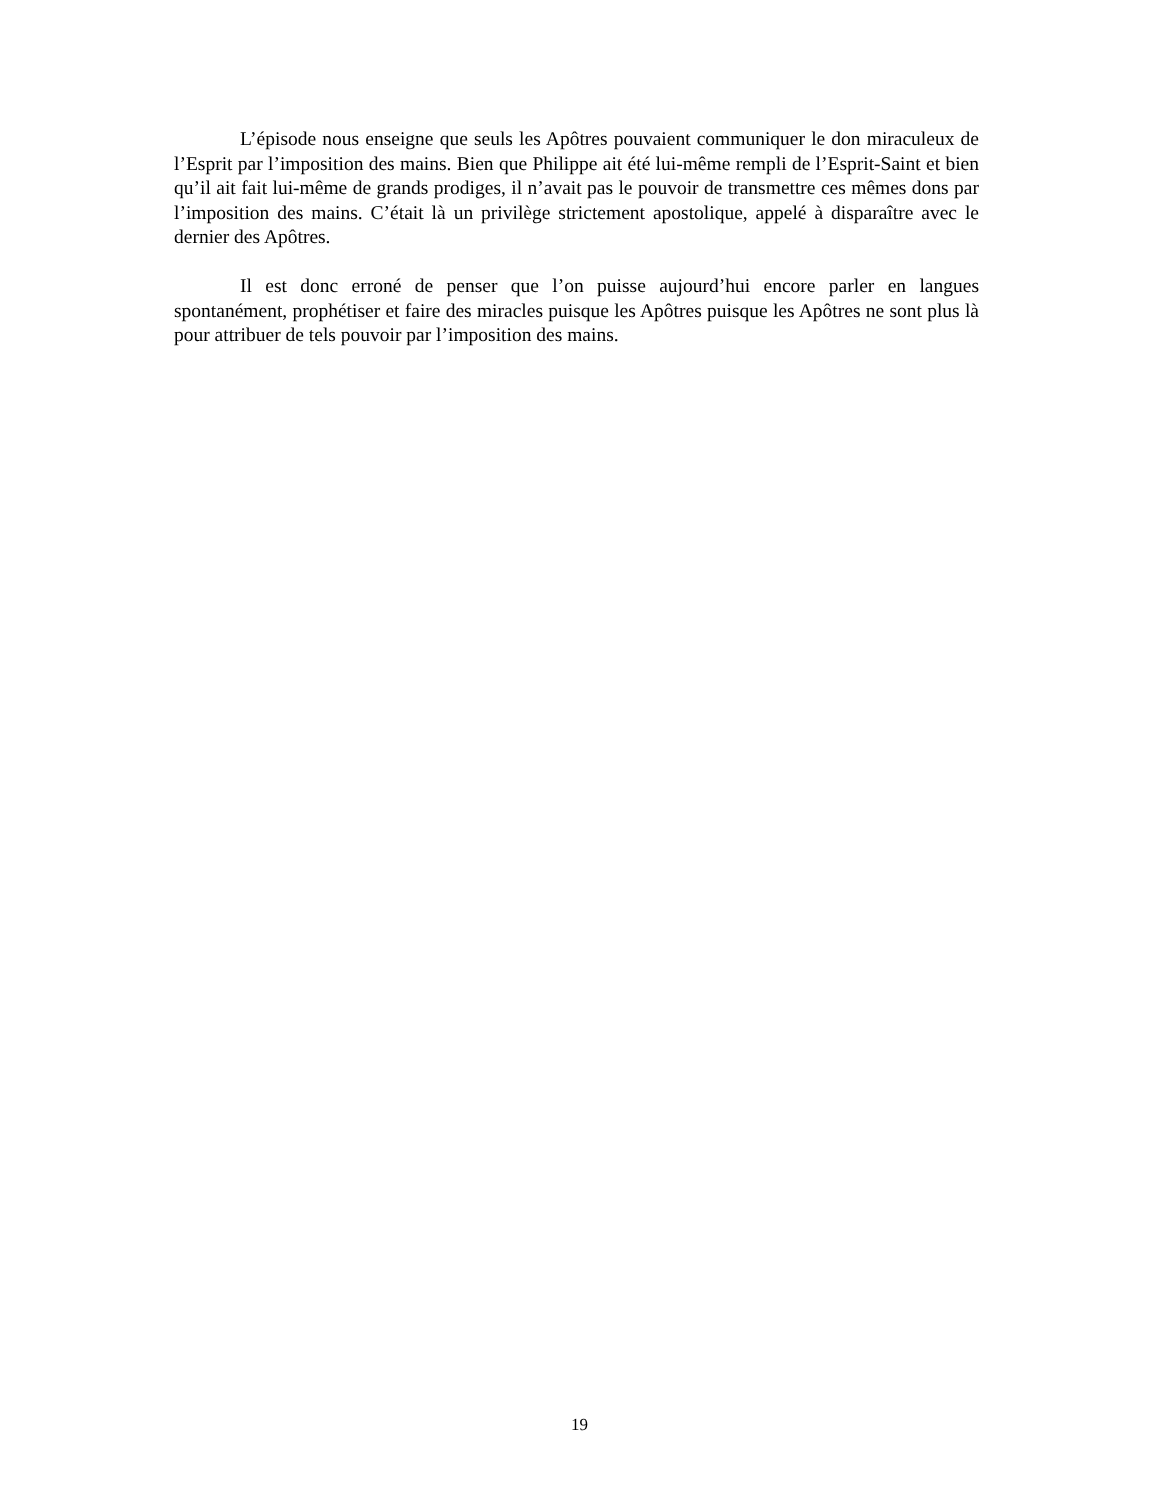L’épisode nous enseigne que seuls les Apôtres pouvaient communiquer le don miraculeux de l’Esprit par l’imposition des mains. Bien que Philippe ait été lui-même rempli de l’Esprit-Saint et bien qu’il ait fait lui-même de grands prodiges, il n’avait pas le pouvoir de transmettre ces mêmes dons par l’imposition des mains. C’était là un privilège strictement apostolique, appelé à disparaître avec le dernier des Apôtres.
Il est donc erroné de penser que l’on puisse aujourd’hui encore parler en langues spontanément, prophétiser et faire des miracles puisque les Apôtres puisque les Apôtres ne sont plus là pour attribuer de tels pouvoir par l’imposition des mains.
19